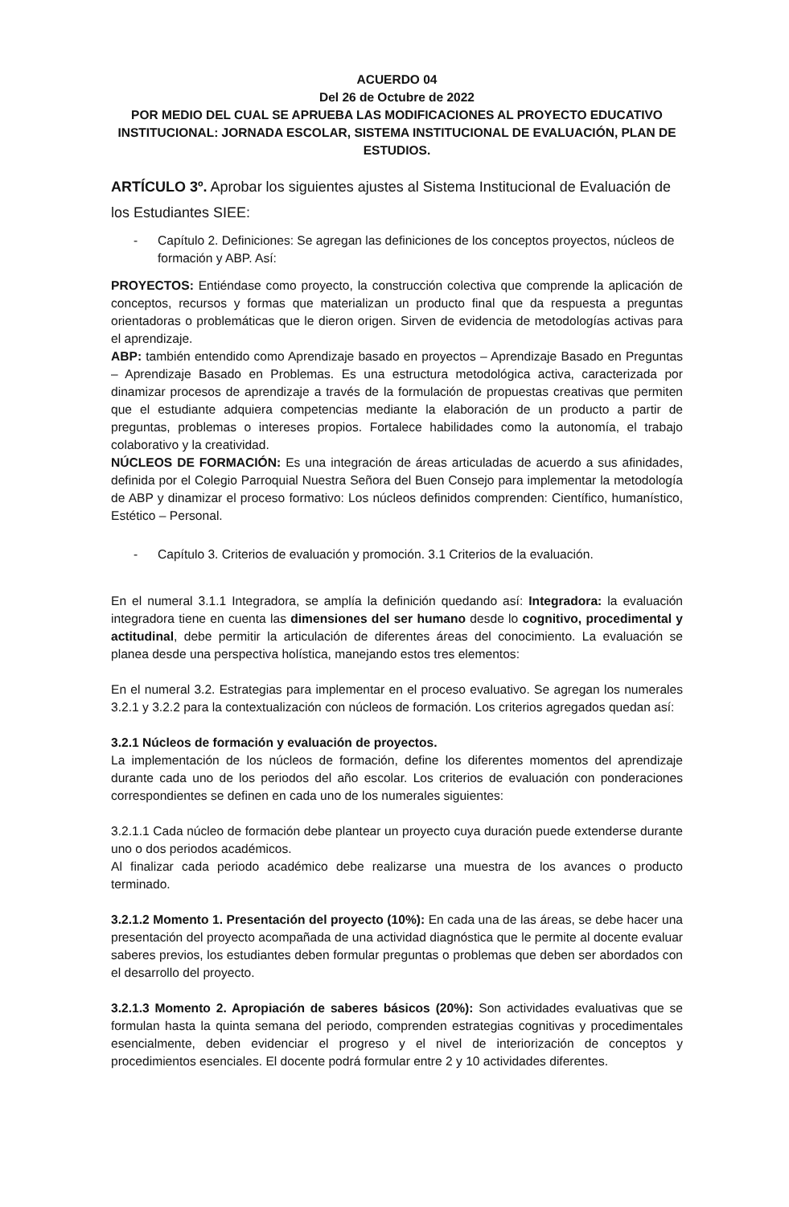ACUERDO 04
Del 26 de Octubre de 2022
POR MEDIO DEL CUAL SE APRUEBA LAS MODIFICACIONES AL PROYECTO EDUCATIVO INSTITUCIONAL: JORNADA ESCOLAR, SISTEMA INSTITUCIONAL DE EVALUACIÓN, PLAN DE ESTUDIOS.
ARTÍCULO 3º. Aprobar los siguientes ajustes al Sistema Institucional de Evaluación de los Estudiantes SIEE:
- Capítulo 2. Definiciones: Se agregan las definiciones de los conceptos proyectos, núcleos de formación y ABP. Así:
PROYECTOS: Entiéndase como proyecto, la construcción colectiva que comprende la aplicación de conceptos, recursos y formas que materializan un producto final que da respuesta a preguntas orientadoras o problemáticas que le dieron origen. Sirven de evidencia de metodologías activas para el aprendizaje.
ABP: también entendido como Aprendizaje basado en proyectos – Aprendizaje Basado en Preguntas – Aprendizaje Basado en Problemas. Es una estructura metodológica activa, caracterizada por dinamizar procesos de aprendizaje a través de la formulación de propuestas creativas que permiten que el estudiante adquiera competencias mediante la elaboración de un producto a partir de preguntas, problemas o intereses propios. Fortalece habilidades como la autonomía, el trabajo colaborativo y la creatividad.
NÚCLEOS DE FORMACIÓN: Es una integración de áreas articuladas de acuerdo a sus afinidades, definida por el Colegio Parroquial Nuestra Señora del Buen Consejo para implementar la metodología de ABP y dinamizar el proceso formativo: Los núcleos definidos comprenden: Científico, humanístico, Estético – Personal.
- Capítulo 3. Criterios de evaluación y promoción. 3.1 Criterios de la evaluación.
En el numeral 3.1.1 Integradora, se amplía la definición quedando así: Integradora: la evaluación integradora tiene en cuenta las dimensiones del ser humano desde lo cognitivo, procedimental y actitudinal, debe permitir la articulación de diferentes áreas del conocimiento. La evaluación se planea desde una perspectiva holística, manejando estos tres elementos:
En el numeral 3.2. Estrategias para implementar en el proceso evaluativo. Se agregan los numerales 3.2.1 y 3.2.2 para la contextualización con núcleos de formación. Los criterios agregados quedan así:
3.2.1 Núcleos de formación y evaluación de proyectos.
La implementación de los núcleos de formación, define los diferentes momentos del aprendizaje durante cada uno de los periodos del año escolar. Los criterios de evaluación con ponderaciones correspondientes se definen en cada uno de los numerales siguientes:
3.2.1.1 Cada núcleo de formación debe plantear un proyecto cuya duración puede extenderse durante uno o dos periodos académicos.
Al finalizar cada periodo académico debe realizarse una muestra de los avances o producto terminado.
3.2.1.2 Momento 1. Presentación del proyecto (10%): En cada una de las áreas, se debe hacer una presentación del proyecto acompañada de una actividad diagnóstica que le permite al docente evaluar saberes previos, los estudiantes deben formular preguntas o problemas que deben ser abordados con el desarrollo del proyecto.
3.2.1.3 Momento 2. Apropiación de saberes básicos (20%): Son actividades evaluativas que se formulan hasta la quinta semana del periodo, comprenden estrategias cognitivas y procedimentales esencialmente, deben evidenciar el progreso y el nivel de interiorización de conceptos y procedimientos esenciales. El docente podrá formular entre 2 y 10 actividades diferentes.